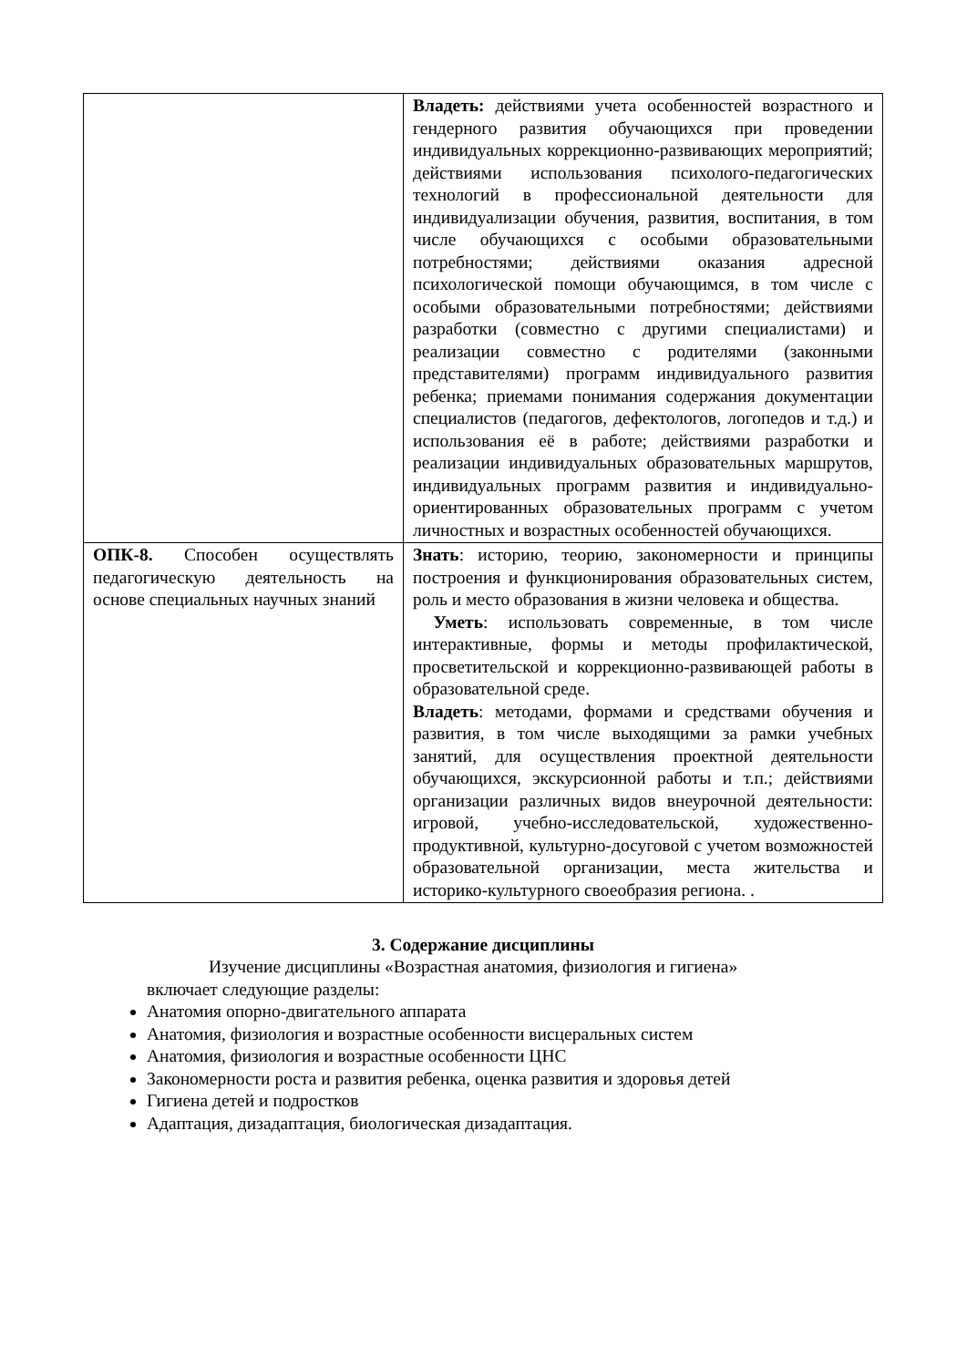| | Владеть: действиями учета особенностей возрастного и гендерного развития обучающихся при проведении индивидуальных коррекционно-развивающих мероприятий; действиями использования психолого-педагогических технологий в профессиональной деятельности для индивидуализации обучения, развития, воспитания, в том числе обучающихся с особыми образовательными потребностями; действиями оказания адресной психологической помощи обучающимся, в том числе с особыми образовательными потребностями; действиями разработки (совместно с другими специалистами) и реализации совместно с родителями (законными представителями) программ индивидуального развития ребенка; приемами понимания содержания документации специалистов (педагогов, дефектологов, логопедов и т.д.) и использования её в работе; действиями разработки и реализации индивидуальных образовательных маршрутов, индивидуальных программ развития и индивидуально- ориентированных образовательных программ с учетом личностных и возрастных особенностей обучающихся. |
| ОПК-8. Способен осуществлять педагогическую деятельность на основе специальных научных знаний | Знать : историю, теорию, закономерности и принципы построения и функционирования образовательных систем, роль и место образования в жизни человека и общества. Уметь : использовать современные, в том числе интерактивные, формы и методы профилактической, просветительской и коррекционно-развивающей работы в образовательной среде. Владеть : методами, формами и средствами обучения и развития, в том числе выходящими за рамки учебных занятий, для осуществления проектной деятельности обучающихся, экскурсионной работы и т.п.; действиями организации различных видов внеурочной деятельности: игровой, учебно-исследовательской, художественно- продуктивной, культурно-досуговой с учетом возможностей образовательной организации, места жительства и историко-культурного своеобразия региона. . |
3. Содержание дисциплины
Изучение дисциплины «Возрастная анатомия, физиология и гигиена»
включает следующие разделы:
Анатомия опорно-двигательного аппарата
Анатомия, физиология и возрастные особенности висцеральных систем
Анатомия, физиология и возрастные особенности ЦНС
Закономерности роста и развития ребенка, оценка развития и здоровья детей
Гигиена детей и подростков
Адаптация, дизадаптация, биологическая дизадаптация.